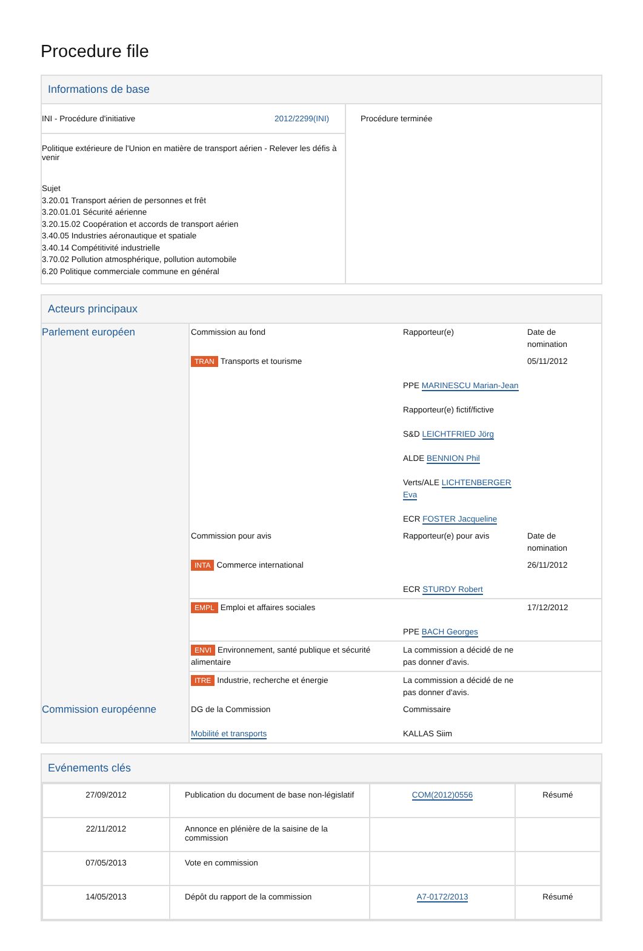Procedure file
Informations de base
| INI - Procédure d'initiative 2012/2299(INI) Politique extérieure de l'Union en matière de transport aérien - Relever les défis à venir Sujet 3.20.01 Transport aérien de personnes et frêt 3.20.01.01 Sécurité aérienne 3.20.15.02 Coopération et accords de transport aérien 3.40.05 Industries aéronautique et spatiale 3.40.14 Compétitivité industrielle 3.70.02 Pollution atmosphérique, pollution automobile 6.20 Politique commerciale commune en général | Procédure terminée |
Acteurs principaux
| Parlement européen | Commission au fond | Rapporteur(e) | Date de nomination |
| | TRAN Transports et tourisme | | 05/11/2012 |
| | | PPE MARINESCU Marian-Jean Rapporteur(e) fictif/fictive S&D LEICHTFRIED Jörg ALDE BENNION Phil Verts/ALE LICHTENBERGER Eva ECR FOSTER Jacqueline | |
| | Commission pour avis | Rapporteur(e) pour avis | Date de nomination |
| | INTA Commerce international | ECR STURDY Robert | 26/11/2012 |
| | EMPL Emploi et affaires sociales | PPE BACH Georges | 17/12/2012 |
| | ENVI Environnement, santé publique et sécurité alimentaire | La commission a décidé de ne pas donner d'avis. | |
| | ITRE Industrie, recherche et énergie | La commission a décidé de ne pas donner d'avis. | |
| Commission européenne | DG de la Commission Mobilité et transports | Commissaire KALLAS Siim | |
Evénements clés
| 27/09/2012 | Publication du document de base non-législatif | COM(2012)0556 | Résumé |
| 22/11/2012 | Annonce en plénière de la saisine de la commission | | |
| 07/05/2013 | Vote en commission | | |
| 14/05/2013 | Dépôt du rapport de la commission | A7-0172/2013 | Résumé |